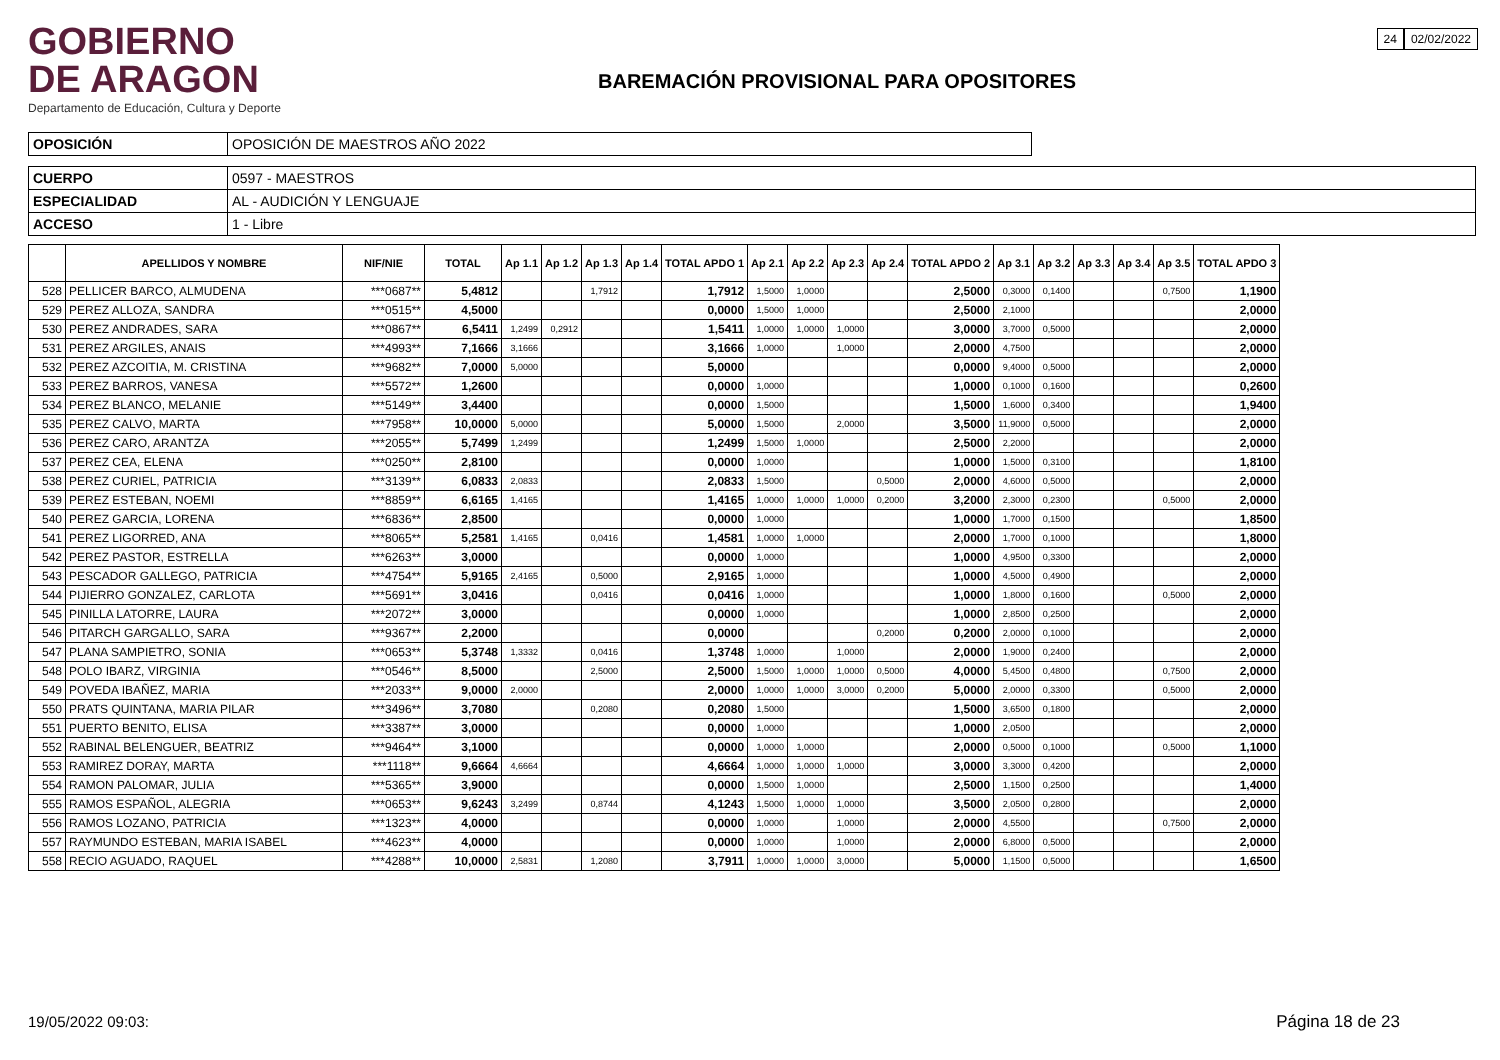GOBIERNO
DE ARAGON
Departamento de Educación, Cultura y Deporte
BAREMACIÓN PROVISIONAL PARA OPOSITORES
24 02/02/2022
| OPOSICIÓN | OPOSICIÓN DE MAESTROS AÑO 2022 |
| CUERPO | 0597 - MAESTROS |
| ESPECIALIDAD | AL - AUDICIÓN Y LENGUAJE |
| ACCESO | 1 - Libre |
| | APELLIDOS Y NOMBRE | NIF/NIE | TOTAL | Ap 1.1 | Ap 1.2 | Ap 1.3 | Ap 1.4 | TOTAL APDO 1 | Ap 2.1 | Ap 2.2 | Ap 2.3 | Ap 2.4 | TOTAL APDO 2 | Ap 3.1 | Ap 3.2 | Ap 3.3 | Ap 3.4 | Ap 3.5 | TOTAL APDO 3 |
| --- | --- | --- | --- | --- | --- | --- | --- | --- | --- | --- | --- | --- | --- | --- | --- | --- | --- | --- | --- |
| 528 | PELLICER BARCO, ALMUDENA | ***0687** | 5,4812 | | | 1,7912 | | 1,7912 | 1,5000 | 1,0000 | | | 2,5000 | 0,3000 | 0,1400 | | | 0,7500 | 1,1900 |
| 529 | PEREZ ALLOZA, SANDRA | ***0515** | 4,5000 | | | | | 0,0000 | 1,5000 | 1,0000 | | | 2,5000 | 2,1000 | | | | | 2,0000 |
| 530 | PEREZ ANDRADES, SARA | ***0867** | 6,5411 | 1,2499 | 0,2912 | | | 1,5411 | 1,0000 | 1,0000 | 1,0000 | | 3,0000 | 3,7000 | 0,5000 | | | | 2,0000 |
| 531 | PEREZ ARGILES, ANAIS | ***4993** | 7,1666 | 3,1666 | | | | 3,1666 | 1,0000 | | 1,0000 | | 2,0000 | 4,7500 | | | | | 2,0000 |
| 532 | PEREZ AZCOITIA, M. CRISTINA | ***9682** | 7,0000 | 5,0000 | | | | 5,0000 | | | | | 0,0000 | 9,4000 | 0,5000 | | | | 2,0000 |
| 533 | PEREZ BARROS, VANESA | ***5572** | 1,2600 | | | | | 0,0000 | 1,0000 | | | | 1,0000 | 0,1000 | 0,1600 | | | | 0,2600 |
| 534 | PEREZ BLANCO, MELANIE | ***5149** | 3,4400 | | | | | 0,0000 | 1,5000 | | | | 1,5000 | 1,6000 | 0,3400 | | | | 1,9400 |
| 535 | PEREZ CALVO, MARTA | ***7958** | 10,0000 | 5,0000 | | | | 5,0000 | 1,5000 | | 2,0000 | | 3,5000 | 11,9000 | 0,5000 | | | | 2,0000 |
| 536 | PEREZ CARO, ARANTZA | ***2055** | 5,7499 | 1,2499 | | | | 1,2499 | 1,5000 | 1,0000 | | | 2,5000 | 2,2000 | | | | | 2,0000 |
| 537 | PEREZ CEA, ELENA | ***0250** | 2,8100 | | | | | 0,0000 | 1,0000 | | | | 1,0000 | 1,5000 | 0,3100 | | | | 1,8100 |
| 538 | PEREZ CURIEL, PATRICIA | ***3139** | 6,0833 | 2,0833 | | | | 2,0833 | 1,5000 | | | 0,5000 | 2,0000 | 4,6000 | 0,5000 | | | | 2,0000 |
| 539 | PEREZ ESTEBAN, NOEMI | ***8859** | 6,6165 | 1,4165 | | | | 1,4165 | 1,0000 | 1,0000 | 1,0000 | 0,2000 | 3,2000 | 2,3000 | 0,2300 | | | 0,5000 | 2,0000 |
| 540 | PEREZ GARCIA, LORENA | ***6836** | 2,8500 | | | | | 0,0000 | 1,0000 | | | | 1,0000 | 1,7000 | 0,1500 | | | | 1,8500 |
| 541 | PEREZ LIGORRED, ANA | ***8065** | 5,2581 | 1,4165 | | 0,0416 | | 1,4581 | 1,0000 | 1,0000 | | | 2,0000 | 1,7000 | 0,1000 | | | | 1,8000 |
| 542 | PEREZ PASTOR, ESTRELLA | ***6263** | 3,0000 | | | | | 0,0000 | 1,0000 | | | | 1,0000 | 4,9500 | 0,3300 | | | | 2,0000 |
| 543 | PESCADOR GALLEGO, PATRICIA | ***4754** | 5,9165 | 2,4165 | | 0,5000 | | 2,9165 | 1,0000 | | | | 1,0000 | 4,5000 | 0,4900 | | | | 2,0000 |
| 544 | PIJIERRO GONZALEZ, CARLOTA | ***5691** | 3,0416 | | | 0,0416 | | 0,0416 | 1,0000 | | | | 1,0000 | 1,8000 | 0,1600 | | | 0,5000 | 2,0000 |
| 545 | PINILLA LATORRE, LAURA | ***2072** | 3,0000 | | | | | 0,0000 | 1,0000 | | | | 1,0000 | 2,8500 | 0,2500 | | | | 2,0000 |
| 546 | PITARCH GARGALLO, SARA | ***9367** | 2,2000 | | | | | 0,0000 | | | | 0,2000 | 0,2000 | 2,0000 | 0,1000 | | | | 2,0000 |
| 547 | PLANA SAMPIETRO, SONIA | ***0653** | 5,3748 | 1,3332 | | 0,0416 | | 1,3748 | 1,0000 | | 1,0000 | | 2,0000 | 1,9000 | 0,2400 | | | | 2,0000 |
| 548 | POLO IBARZ, VIRGINIA | ***0546** | 8,5000 | | | 2,5000 | | 2,5000 | 1,5000 | 1,0000 | 1,0000 | 0,5000 | 4,0000 | 5,4500 | 0,4800 | | | 0,7500 | 2,0000 |
| 549 | POVEDA IBAÑEZ, MARIA | ***2033** | 9,0000 | 2,0000 | | | | 2,0000 | 1,0000 | 1,0000 | 3,0000 | 0,2000 | 5,0000 | 2,0000 | 0,3300 | | | 0,5000 | 2,0000 |
| 550 | PRATS QUINTANA, MARIA PILAR | ***3496** | 3,7080 | | | 0,2080 | | 0,2080 | 1,5000 | | | | 1,5000 | 3,6500 | 0,1800 | | | | 2,0000 |
| 551 | PUERTO BENITO, ELISA | ***3387** | 3,0000 | | | | | 0,0000 | 1,0000 | | | | 1,0000 | 2,0500 | | | | | 2,0000 |
| 552 | RABINAL BELENGUER, BEATRIZ | ***9464** | 3,1000 | | | | | 0,0000 | 1,0000 | 1,0000 | | | 2,0000 | 0,5000 | 0,1000 | | | 0,5000 | 1,1000 |
| 553 | RAMIREZ DORAY, MARTA | ***1118** | 9,6664 | 4,6664 | | | | 4,6664 | 1,0000 | 1,0000 | 1,0000 | | 3,0000 | 3,3000 | 0,4200 | | | | 2,0000 |
| 554 | RAMON PALOMAR, JULIA | ***5365** | 3,9000 | | | | | 0,0000 | 1,5000 | 1,0000 | | | 2,5000 | 1,1500 | 0,2500 | | | | 1,4000 |
| 555 | RAMOS ESPAÑOL, ALEGRIA | ***0653** | 9,6243 | 3,2499 | | 0,8744 | | 4,1243 | 1,5000 | 1,0000 | 1,0000 | | 3,5000 | 2,0500 | 0,2800 | | | | 2,0000 |
| 556 | RAMOS LOZANO, PATRICIA | ***1323** | 4,0000 | | | | | 0,0000 | 1,0000 | | 1,0000 | | 2,0000 | 4,5500 | | | | 0,7500 | 2,0000 |
| 557 | RAYMUNDO ESTEBAN, MARIA ISABEL | ***4623** | 4,0000 | | | | | 0,0000 | 1,0000 | | 1,0000 | | 2,0000 | 6,8000 | 0,5000 | | | | 2,0000 |
| 558 | RECIO AGUADO, RAQUEL | ***4288** | 10,0000 | 2,5831 | | 1,2080 | | 3,7911 | 1,0000 | 1,0000 | 3,0000 | | 5,0000 | 1,1500 | 0,5000 | | | | 1,6500 |
19/05/2022 09:03: Página 18 de 23